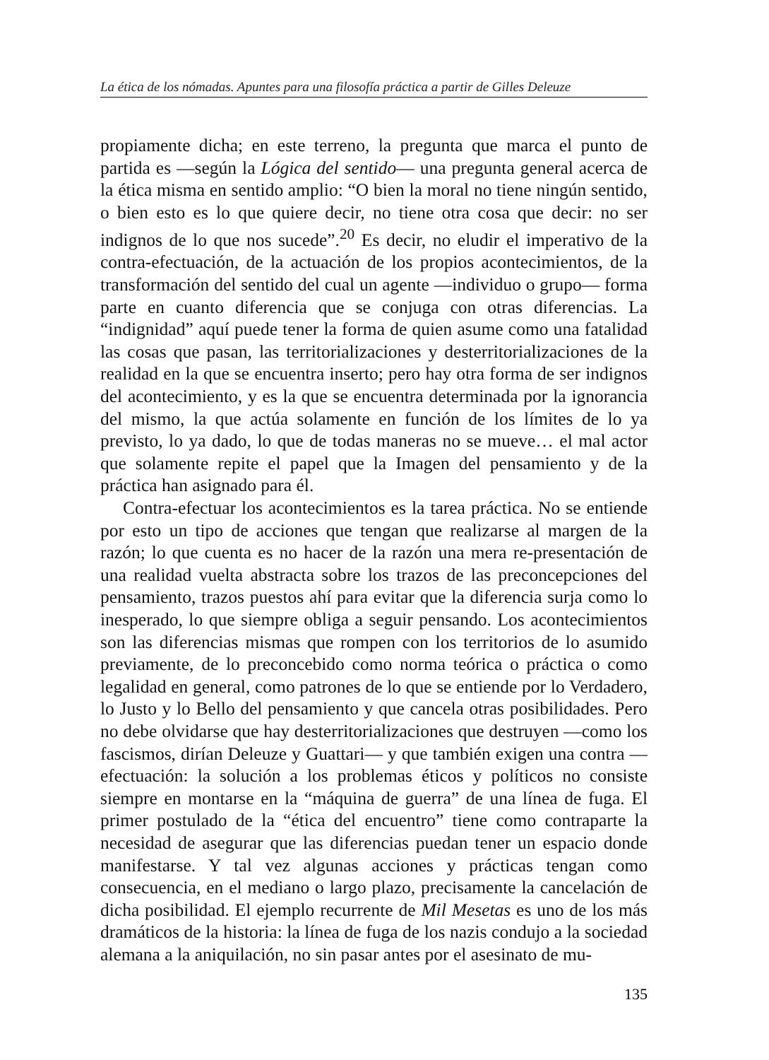La ética de los nómadas. Apuntes para una filosofía práctica a partir de Gilles Deleuze
propiamente dicha; en este terreno, la pregunta que marca el punto de partida es —según la Lógica del sentido— una pregunta general acerca de la ética misma en sentido amplio: “O bien la moral no tiene ningún sentido, o bien esto es lo que quiere decir, no tiene otra cosa que decir: no ser indignos de lo que nos sucede”.<sup>20</sup> Es decir, no eludir el imperativo de la contra-efectuación, de la actuación de los propios acontecimientos, de la transformación del sentido del cual un agente —individuo o grupo— forma parte en cuanto diferencia que se conjuga con otras diferencias. La “indignidad” aquí puede tener la forma de quien asume como una fatalidad las cosas que pasan, las territorializaciones y desterritorializaciones de la realidad en la que se encuentra inserto; pero hay otra forma de ser indignos del acontecimiento, y es la que se encuentra determinada por la ignorancia del mismo, la que actúa solamente en función de los límites de lo ya previsto, lo ya dado, lo que de todas maneras no se mueve… el mal actor que solamente repite el papel que la Imagen del pensamiento y de la práctica han asignado para él.
Contra-efectuar los acontecimientos es la tarea práctica. No se entiende por esto un tipo de acciones que tengan que realizarse al margen de la razón; lo que cuenta es no hacer de la razón una mera re-presentación de una realidad vuelta abstracta sobre los trazos de las preconcepciones del pensamiento, trazos puestos ahí para evitar que la diferencia surja como lo inesperado, lo que siempre obliga a seguir pensando. Los acontecimientos son las diferencias mismas que rompen con los territorios de lo asumido previamente, de lo preconcebido como norma teórica o práctica o como legalidad en general, como patrones de lo que se entiende por lo Verdadero, lo Justo y lo Bello del pensamiento y que cancela otras posibilidades. Pero no debe olvidarse que hay desterritorializaciones que destruyen —como los fascismos, dirían Deleuze y Guattari— y que también exigen una contra — efectuación: la solución a los problemas éticos y políticos no consiste siempre en montarse en la “máquina de guerra” de una línea de fuga. El primer postulado de la “ética del encuentro” tiene como contraparte la necesidad de asegurar que las diferencias puedan tener un espacio donde manifestarse. Y tal vez algunas acciones y prácticas tengan como consecuencia, en el mediano o largo plazo, precisamente la cancelación de dicha posibilidad. El ejemplo recurrente de Mil Mesetas es uno de los más dramáticos de la historia: la línea de fuga de los nazis condujo a la sociedad alemana a la aniquilación, no sin pasar antes por el asesinato de mu-
135